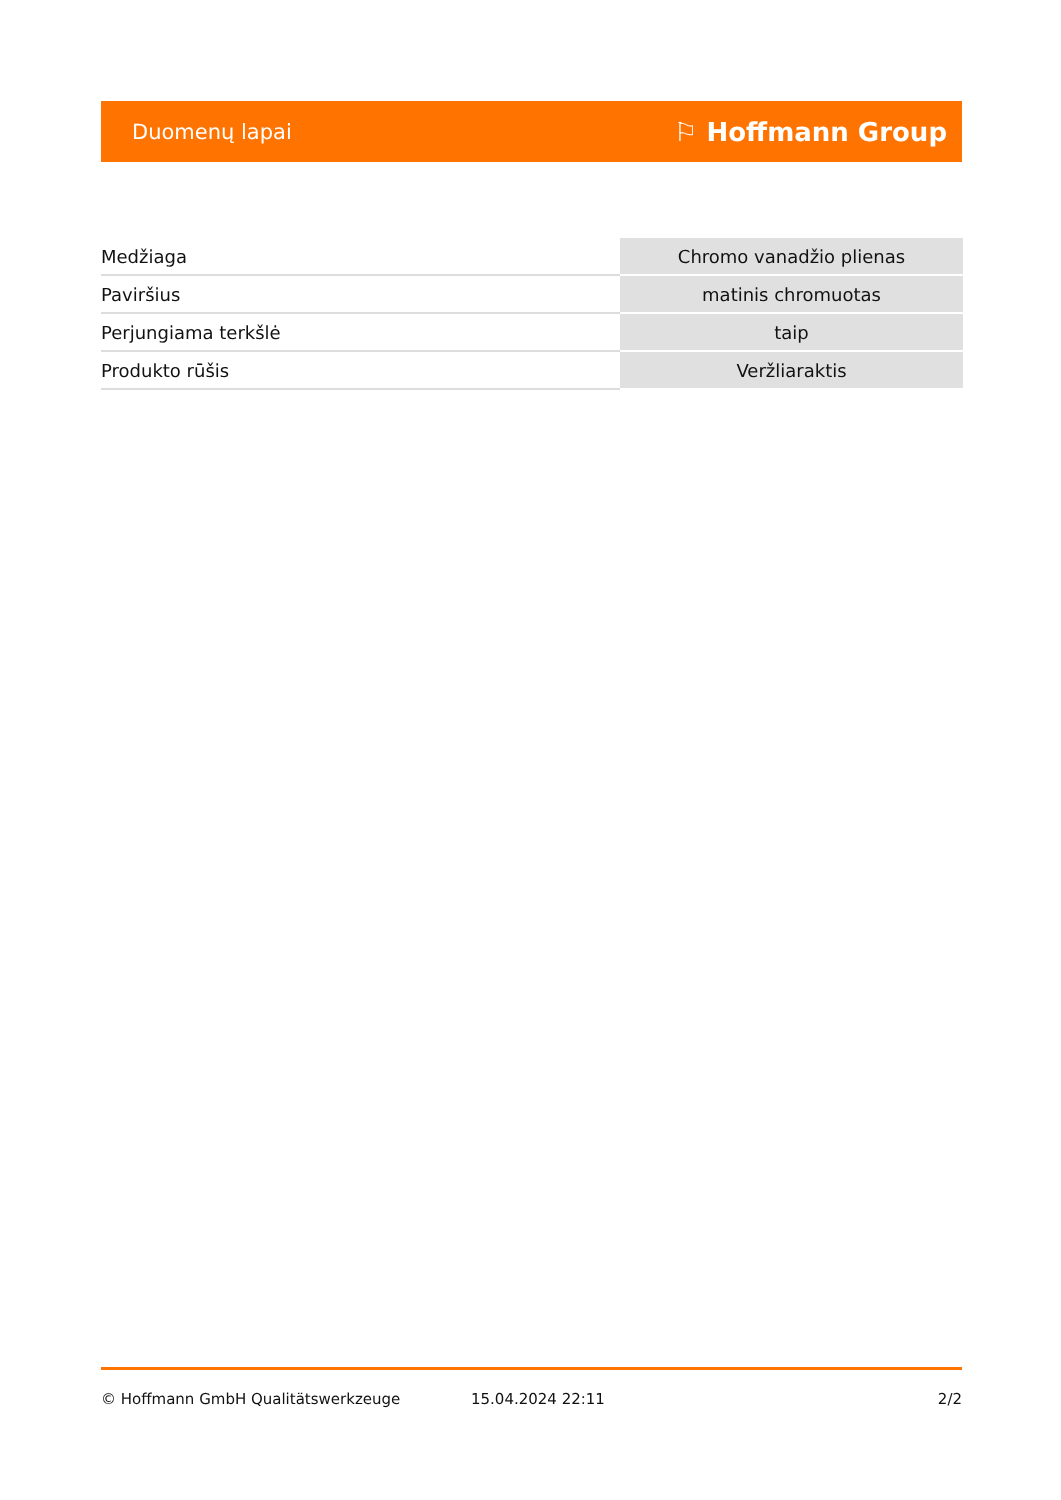Duomenų lapai ⚐ Hoffmann Group
| Medžiaga | Chromo vanadžio plienas |
| Paviršius | matinis chromuotas |
| Perjungiama terkšlė | taip |
| Produkto rūšis | Veržliaraktis |
© Hoffmann GmbH Qualitätswerkzeuge 15.04.2024 22:11 2/2